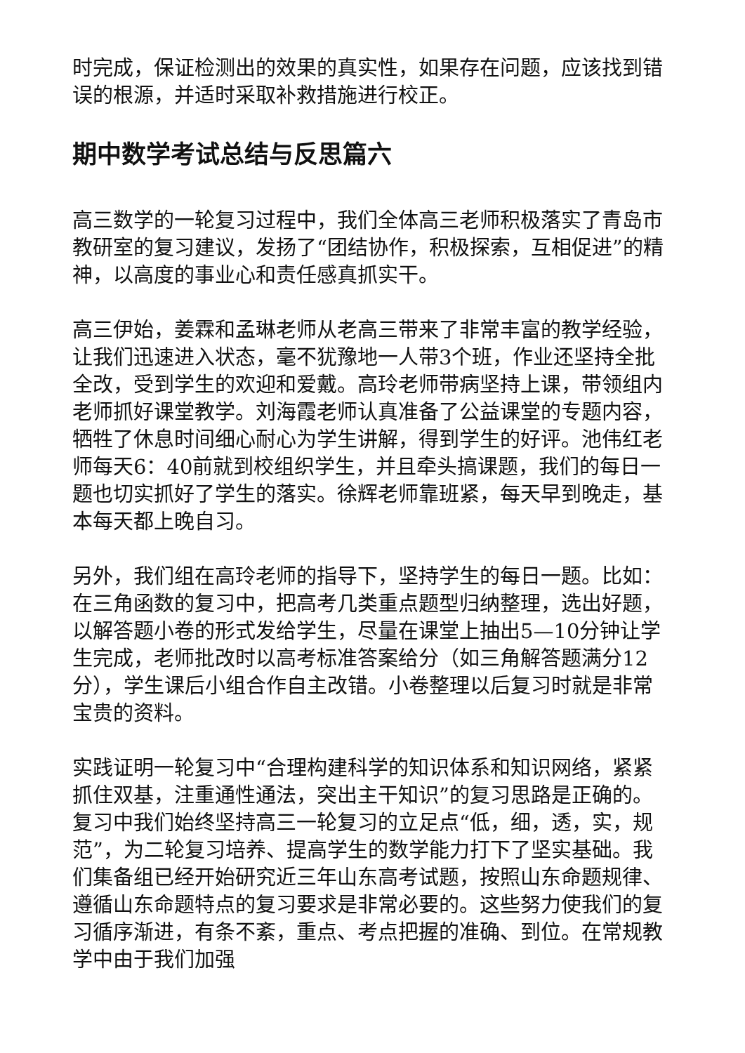时完成，保证检测出的效果的真实性，如果存在问题，应该找到错误的根源，并适时采取补救措施进行校正。
期中数学考试总结与反思篇六
高三数学的一轮复习过程中，我们全体高三老师积极落实了青岛市教研室的复习建议，发扬了“团结协作，积极探索，互相促进”的精神，以高度的事业心和责任感真抓实干。
高三伊始，姜霖和孟琳老师从老高三带来了非常丰富的教学经验，让我们迅速进入状态，毫不犹豫地一人带3个班，作业还坚持全批全改，受到学生的欢迎和爱戴。高玲老师带病坚持上课，带领组内老师抓好课堂教学。刘海霞老师认真准备了公益课堂的专题内容，牺牲了休息时间细心耐心为学生讲解，得到学生的好评。池伟红老师每天6：40前就到校组织学生，并且牵头搞课题，我们的每日一题也切实抓好了学生的落实。徐辉老师靠班紧，每天早到晚走，基本每天都上晚自习。
另外，我们组在高玲老师的指导下，坚持学生的每日一题。比如：在三角函数的复习中，把高考几类重点题型归纳整理，选出好题，以解答题小卷的形式发给学生，尽量在课堂上抽出5—10分钟让学生完成，老师批改时以高考标准答案给分（如三角解答题满分12分），学生课后小组合作自主改错。小卷整理以后复习时就是非常宝贵的资料。
实践证明一轮复习中“合理构建科学的知识体系和知识网络，紧紧抓住双基，注重通性通法，突出主干知识”的复习思路是正确的。复习中我们始终坚持高三一轮复习的立足点“低，细，透，实，规范”，为二轮复习培养、提高学生的数学能力打下了坚实基础。我们集备组已经开始研究近三年山东高考试题，按照山东命题规律、遵循山东命题特点的复习要求是非常必要的。这些努力使我们的复习循序渐进，有条不紊，重点、考点把握的准确、到位。在常规教学中由于我们加强